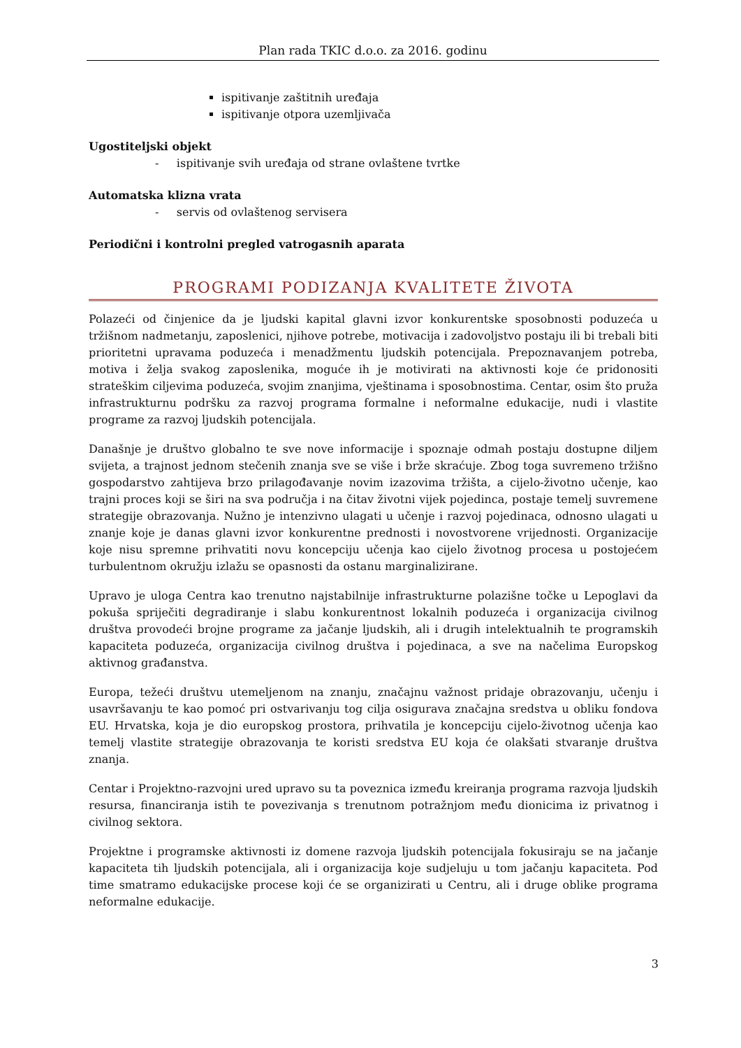Plan rada TKIC d.o.o. za 2016. godinu
ispitivanje zaštitnih uređaja
ispitivanje otpora uzemljivača
Ugostiteljski objekt
- ispitivanje svih uređaja od strane ovlaštene tvrtke
Automatska klizna vrata
- servis od ovlaštenog servisera
Periodični i kontrolni pregled vatrogasnih aparata
PROGRAMI PODIZANJA KVALITETE ŽIVOTA
Polazeći od činjenice da je ljudski kapital glavni izvor konkurentske sposobnosti poduzeća u tržišnom nadmetanju, zaposlenici, njihove potrebe, motivacija i zadovoljstvo postaju ili bi trebali biti prioritetni upravama poduzeća i menadžmentu ljudskih potencijala. Prepoznavanjem potreba, motiva i želja svakog zaposlenika, moguće ih je motivirati na aktivnosti koje će pridonositi strateškim ciljevima poduzeća, svojim znanjima, vještinama i sposobnostima. Centar, osim što pruža infrastrukturnu podršku za razvoj programa formalne i neformalne edukacije, nudi i vlastite programe za razvoj ljudskih potencijala.
Današnje je društvo globalno te sve nove informacije i spoznaje odmah postaju dostupne diljem svijeta, a trajnost jednom stečenih znanja sve se više i brže skraćuje. Zbog toga suvremeno tržišno gospodarstvo zahtijeva brzo prilagođavanje novim izazovima tržišta, a cijelo-životno učenje, kao trajni proces koji se širi na sva područja i na čitav životni vijek pojedinca, postaje temelj suvremene strategije obrazovanja. Nužno je intenzivno ulagati u učenje i razvoj pojedinaca, odnosno ulagati u znanje koje je danas glavni izvor konkurentne prednosti i novostvorene vrijednosti. Organizacije koje nisu spremne prihvatiti novu koncepciju učenja kao cijelo životnog procesa u postojećem turbulentnom okružju izlažu se opasnosti da ostanu marginalizirane.
Upravo je uloga Centra kao trenutno najstabilnije infrastrukturne polazišne točke u Lepoglavi da pokuša spriječiti degradiranje i slabu konkurentnost lokalnih poduzeća i organizacija civilnog društva provodeći brojne programe za jačanje ljudskih, ali i drugih intelektualnih te programskih kapaciteta poduzeća, organizacija civilnog društva i pojedinaca, a sve na načelima Europskog aktivnog građanstva.
Europa, težeći društvu utemeljenom na znanju, značajnu važnost pridaje obrazovanju, učenju i usavršavanju te kao pomoć pri ostvarivanju tog cilja osigurava značajna sredstva u obliku fondova EU. Hrvatska, koja je dio europskog prostora, prihvatila je koncepciju cijelo-životnog učenja kao temelj vlastite strategije obrazovanja te koristi sredstva EU koja će olakšati stvaranje društva znanja.
Centar i Projektno-razvojni ured upravo su ta poveznica između kreiranja programa razvoja ljudskih resursa, financiranja istih te povezivanja s trenutnom potražnjom među dionicima iz privatnog i civilnog sektora.
Projektne i programske aktivnosti iz domene razvoja ljudskih potencijala fokusiraju se na jačanje kapaciteta tih ljudskih potencijala, ali i organizacija koje sudjeluju u tom jačanju kapaciteta. Pod time smatramo edukacijske procese koji će se organizirati u Centru, ali i druge oblike programa neformalne edukacije.
3